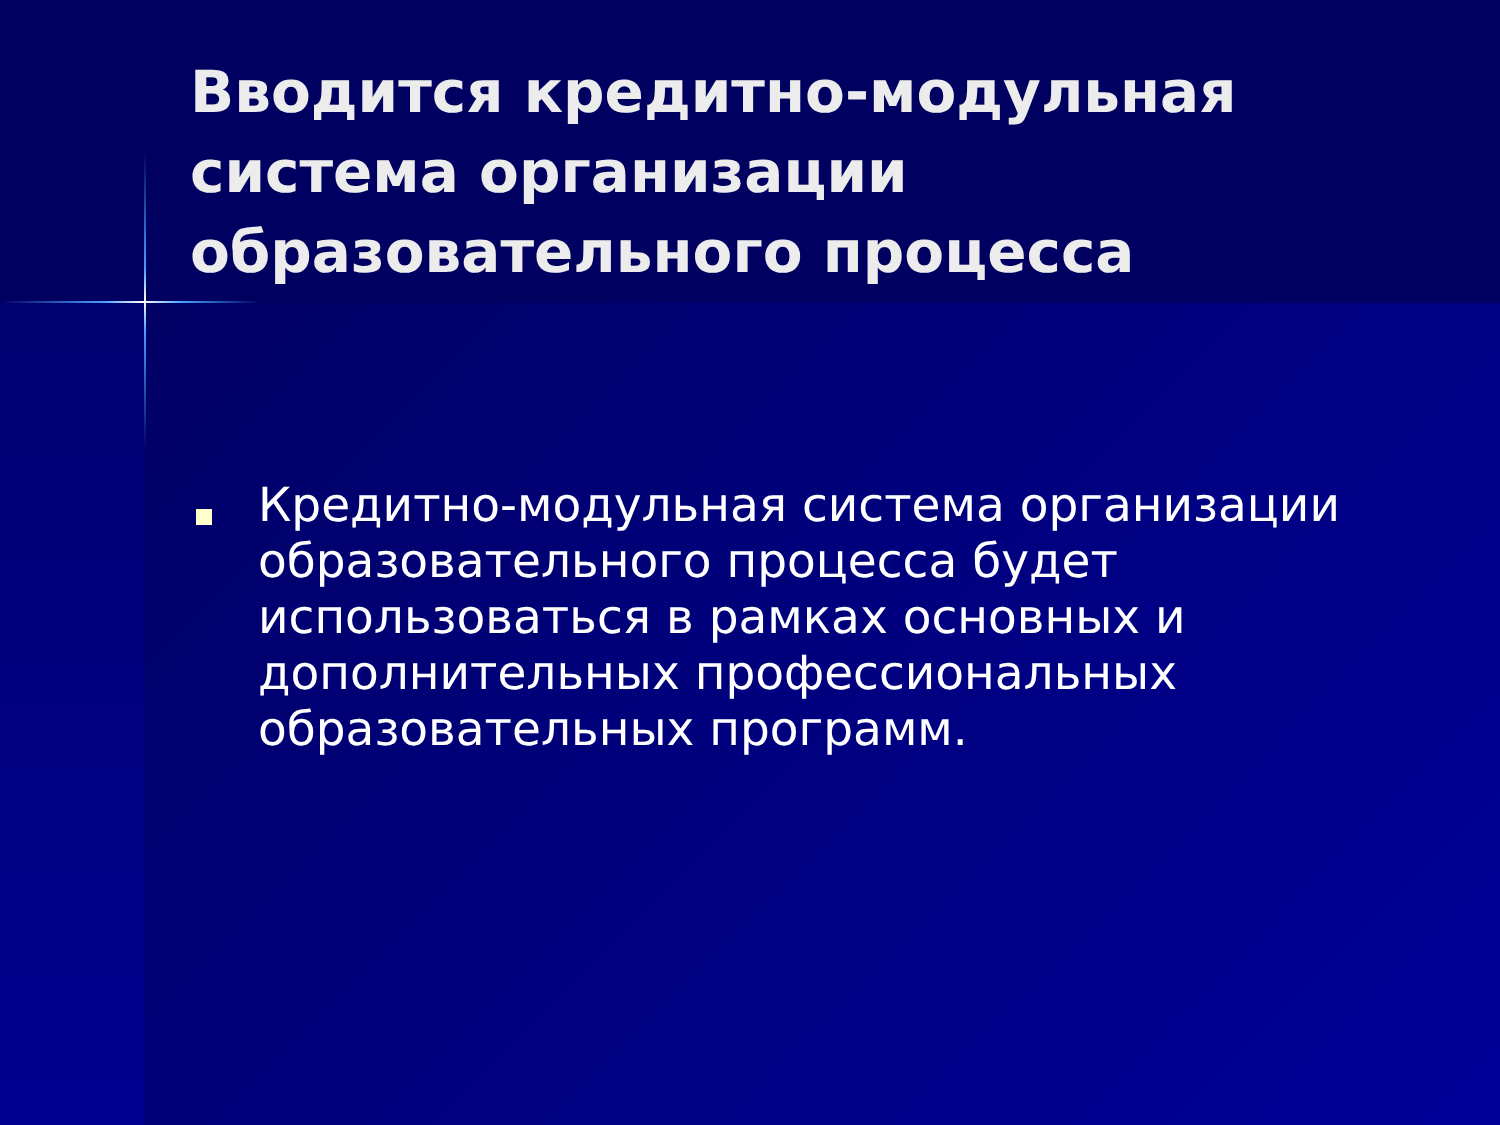Вводится кредитно-модульная система организации образовательного процесса
Кредитно-модульная система организации образовательного процесса будет использоваться в рамках основных и дополнительных профессиональных образовательных программ.